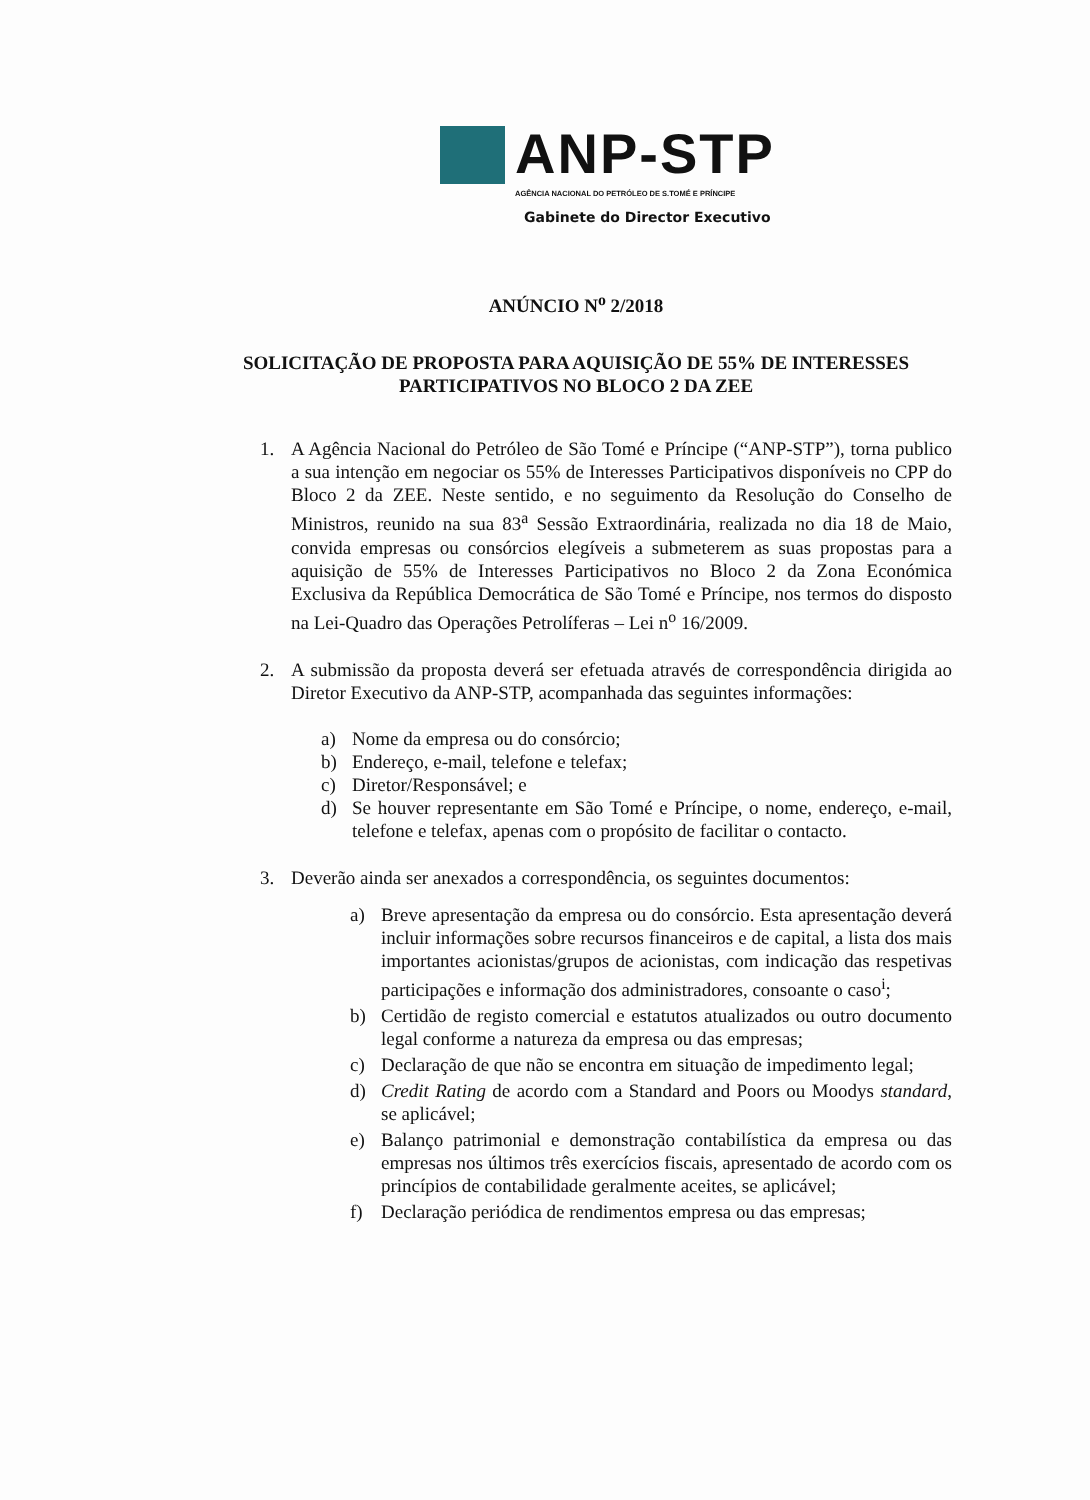ANP-STP
AGÊNCIA NACIONAL DO PETRÓLEO DE S.TOMÉ E PRÍNCIPE
Gabinete do Director Executivo
ANÚNCIO N<sup>o</sup> 2/2018
SOLICITAÇÃO DE PROPOSTA PARA AQUISIÇÃO DE 55% DE INTERESSES PARTICIPATIVOS NO BLOCO 2 DA ZEE
1. A Agência Nacional do Petróleo de São Tomé e Príncipe (“ANP-STP”), torna publico a sua intenção em negociar os 55% de Interesses Participativos disponíveis no CPP do Bloco 2 da ZEE. Neste sentido, e no seguimento da Resolução do Conselho de Ministros, reunido na sua 83<sup>a</sup> Sessão Extraordinária, realizada no dia 18 de Maio, convida empresas ou consórcios elegíveis a submeterem as suas propostas para a aquisição de 55% de Interesses Participativos no Bloco 2 da Zona Económica Exclusiva da República Democrática de São Tomé e Príncipe, nos termos do disposto na Lei-Quadro das Operações Petrolíferas – Lei n<sup>o</sup> 16/2009.
2. A submissão da proposta deverá ser efetuada através de correspondência dirigida ao Diretor Executivo da ANP-STP, acompanhada das seguintes informações:
a) Nome da empresa ou do consórcio;
b) Endereço, e-mail, telefone e telefax;
c) Diretor/Responsável; e
d) Se houver representante em São Tomé e Príncipe, o nome, endereço, e-mail, telefone e telefax, apenas com o propósito de facilitar o contacto.
3. Deverão ainda ser anexados a correspondência, os seguintes documentos:
a) Breve apresentação da empresa ou do consórcio. Esta apresentação deverá incluir informações sobre recursos financeiros e de capital, a lista dos mais importantes acionistas/grupos de acionistas, com indicação das respetivas participações e informação dos administradores, consoante o caso<sup>i</sup>;
b) Certidão de registo comercial e estatutos atualizados ou outro documento legal conforme a natureza da empresa ou das empresas;
c) Declaração de que não se encontra em situação de impedimento legal;
d) Credit Rating de acordo com a Standard and Poors ou Moodys standard, se aplicável;
e) Balanço patrimonial e demonstração contabilística da empresa ou das empresas nos últimos três exercícios fiscais, apresentado de acordo com os princípios de contabilidade geralmente aceites, se aplicável;
f) Declaração periódica de rendimentos empresa ou das empresas;